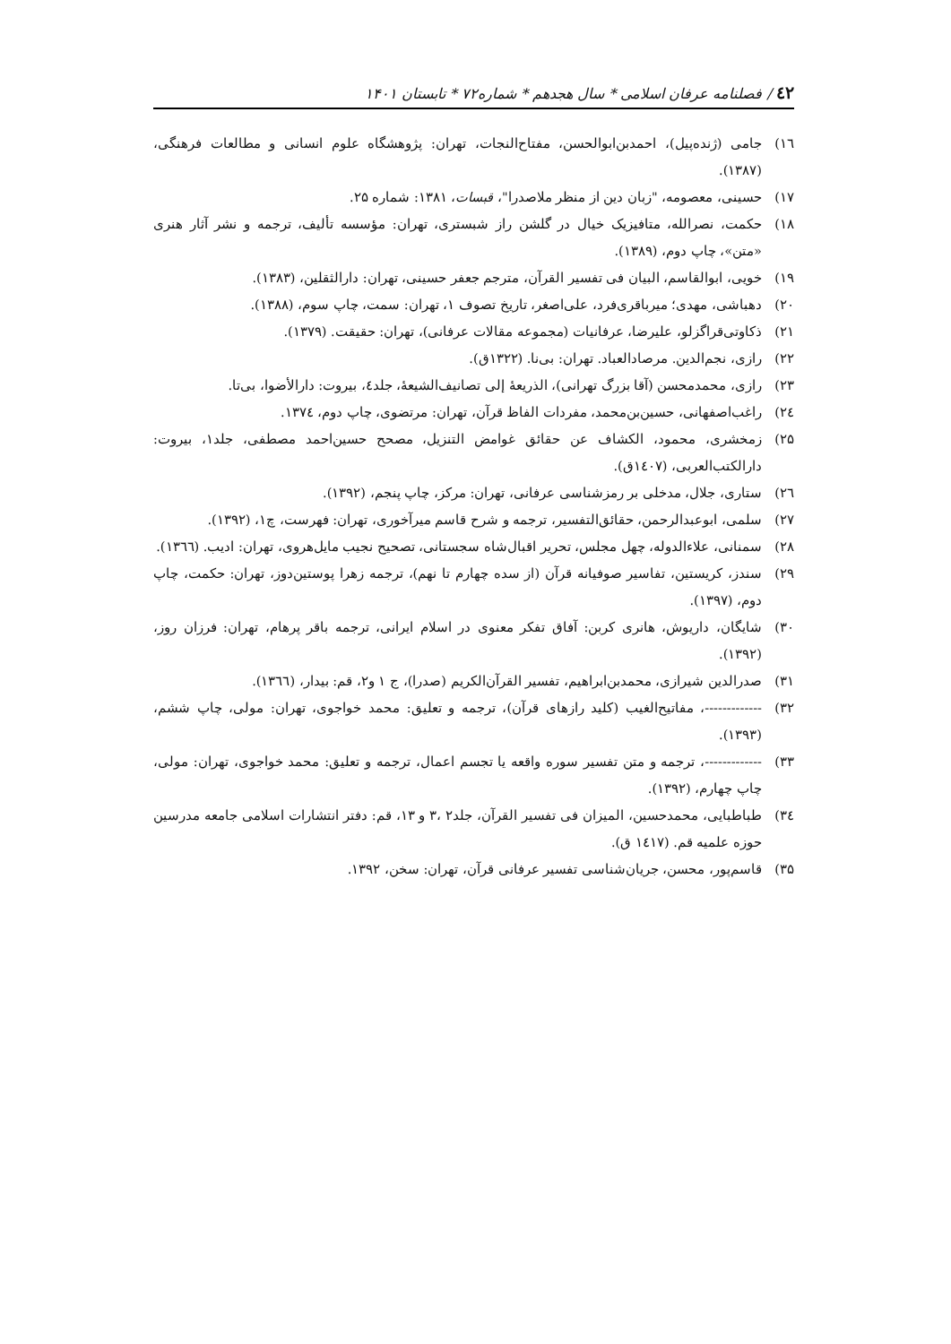٤٢ / فصلنامه عرفان اسلامی * سال هجدهم * شماره۷۲ * تابستان ۱۴۰۱
۱٦) جامی (ژنده‌پیل)، احمدبن‌ابوالحسن، مفتاح‌النجات، تهران: پژوهشگاه علوم انسانی و مطالعات فرهنگی، (۱۳۸۷).
۱۷) حسینی، معصومه، "زبان دین از منظر ملاصدرا"، قبسات، ۱۳۸۱: شماره ۲۵.
۱۸) حکمت، نصرالله، متافیزیک خیال در گلشن راز شبستری، تهران: مؤسسه تألیف، ترجمه و نشر آثار هنری «متن»، چاپ دوم، (۱۳۸۹).
۱۹) خویی، ابوالقاسم، البیان فی تفسیر القرآن، مترجم جعفر حسینی، تهران: دارالثقلین، (۱۳۸۳).
۲۰) دهباشی، مهدی؛ میرباقری‌فرد، علی‌اصغر، تاریخ تصوف ۱، تهران: سمت، چاپ سوم، (۱۳۸۸).
۲۱) ذکاوتی‌قراگزلو، علیرضا، عرفانیات (مجموعه مقالات عرفانی)، تهران: حقیقت. (۱۳۷۹).
۲۲) رازی، نجم‌الدین. مرصادالعباد. تهران: بی‌نا. (۱۳۲۲ق).
۲۳) رازی، محمدمحسن (آقا بزرگ تهرانی)، الذریعهٔ إلی تصانیف‌الشیعهٔ، جلد٤، بیروت: دارالأضوا، بی‌تا.
۲٤) راغب‌اصفهانی، حسین‌بن‌محمد، مفردات الفاظ قرآن، تهران: مرتضوی، چاپ دوم، ۱۳۷٤.
۲۵) زمخشری، محمود، الکشاف عن حقائق غوامض التنزیل، مصحح حسین‌احمد مصطفی، جلد۱، بیروت: دارالکتب‌العربی، (۱٤۰۷ق).
۲٦) ستاری، جلال، مدخلی بر رمزشناسی عرفانی، تهران: مرکز، چاپ پنجم، (۱۳۹۲).
۲۷) سلمی، ابوعبدالرحمن، حقائق‌التفسیر، ترجمه و شرح قاسم میرآخوری، تهران: فهرست، چ۱، (۱۳۹۲).
۲۸) سمنانی، علاءالدوله، چهل مجلس، تحریر اقبال‌شاه سجستانی، تصحیح نجیب مایل‌هروی، تهران: ادیب. (۱۳٦٦).
۲۹) سندز، کریستین، تفاسیر صوفیانه قرآن (از سده چهارم تا نهم)، ترجمه زهرا پوستین‌دوز، تهران: حکمت، چاپ دوم، (۱۳۹۷).
۳۰) شایگان، داریوش، هانری کربن: آفاق تفکر معنوی در اسلام ایرانی، ترجمه باقر پرهام، تهران: فرزان روز، (۱۳۹۲).
۳۱) صدرالدین شیرازی، محمدبن‌ابراهیم، تفسیر القرآن‌الکریم (صدرا)، ج ۱ و۲، قم: بیدار، (۱۳٦٦).
۳۲) -------------، مفاتیح‌الغیب (کلید رازهای قرآن)، ترجمه و تعلیق: محمد خواجوی، تهران: مولی، چاپ ششم، (۱۳۹۳).
۳۳) -------------، ترجمه و متن تفسیر سوره واقعه یا تجسم اعمال، ترجمه و تعلیق: محمد خواجوی، تهران: مولی، چاپ چهارم، (۱۳۹۲).
۳٤) طباطبایی، محمدحسین، المیزان فی تفسیر القرآن، جلد۲ ،۳ و ۱۳، قم: دفتر انتشارات اسلامی جامعه مدرسین حوزه علمیه قم. (۱٤۱۷ ق).
۳۵) قاسم‌پور، محسن، جریان‌شناسی تفسیر عرفانی قرآن، تهران: سخن، ۱۳۹۲.